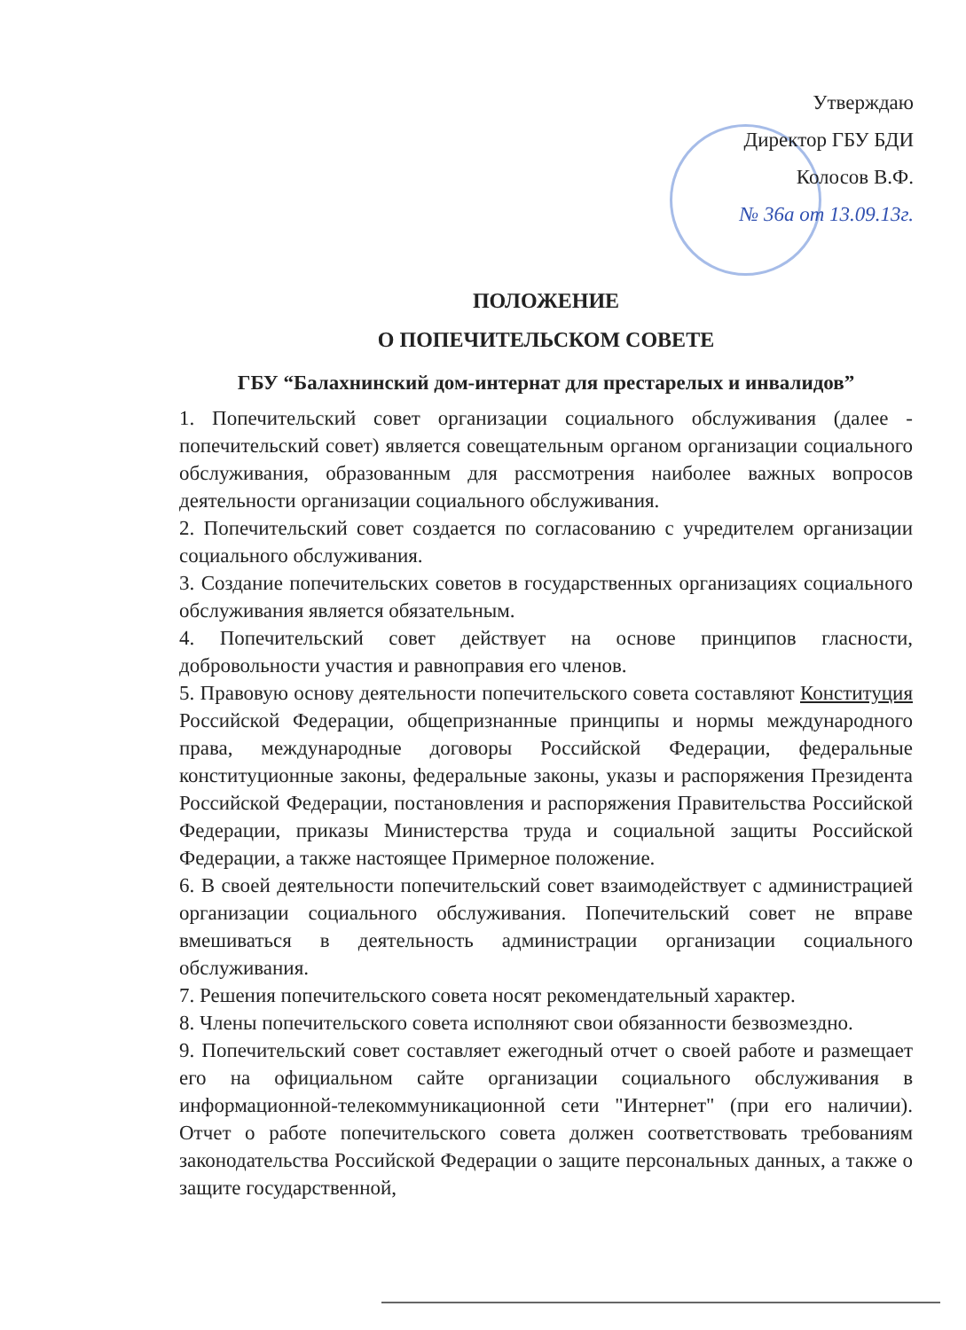Утверждаю
Директор ГБУ БДИ
Колосов В.Ф.
№ 36а от 13.09.13г.
ПОЛОЖЕНИЕ
О ПОПЕЧИТЕЛЬСКОМ СОВЕТЕ
ГБУ “Балахнинский дом-интернат для престарелых и инвалидов”
1. Попечительский совет организации социального обслуживания (далее - попечительский совет) является совещательным органом организации социального обслуживания, образованным для рассмотрения наиболее важных вопросов деятельности организации социального обслуживания.
2. Попечительский совет создается по согласованию с учредителем организации социального обслуживания.
3. Создание попечительских советов в государственных организациях социального обслуживания является обязательным.
4. Попечительский совет действует на основе принципов гласности, добровольности участия и равноправия его членов.
5. Правовую основу деятельности попечительского совета составляют Конституция Российской Федерации, общепризнанные принципы и нормы международного права, международные договоры Российской Федерации, федеральные конституционные законы, федеральные законы, указы и распоряжения Президента Российской Федерации, постановления и распоряжения Правительства Российской Федерации, приказы Министерства труда и социальной защиты Российской Федерации, а также настоящее Примерное положение.
6. В своей деятельности попечительский совет взаимодействует с администрацией организации социального обслуживания. Попечительский совет не вправе вмешиваться в деятельность администрации организации социального обслуживания.
7. Решения попечительского совета носят рекомендательный характер.
8. Члены попечительского совета исполняют свои обязанности безвозмездно.
9. Попечительский совет составляет ежегодный отчет о своей работе и размещает его на официальном сайте организации социального обслуживания в информационной-телекоммуникационной сети "Интернет" (при его наличии). Отчет о работе попечительского совета должен соответствовать требованиям законодательства Российской Федерации о защите персональных данных, а также о защите государственной,